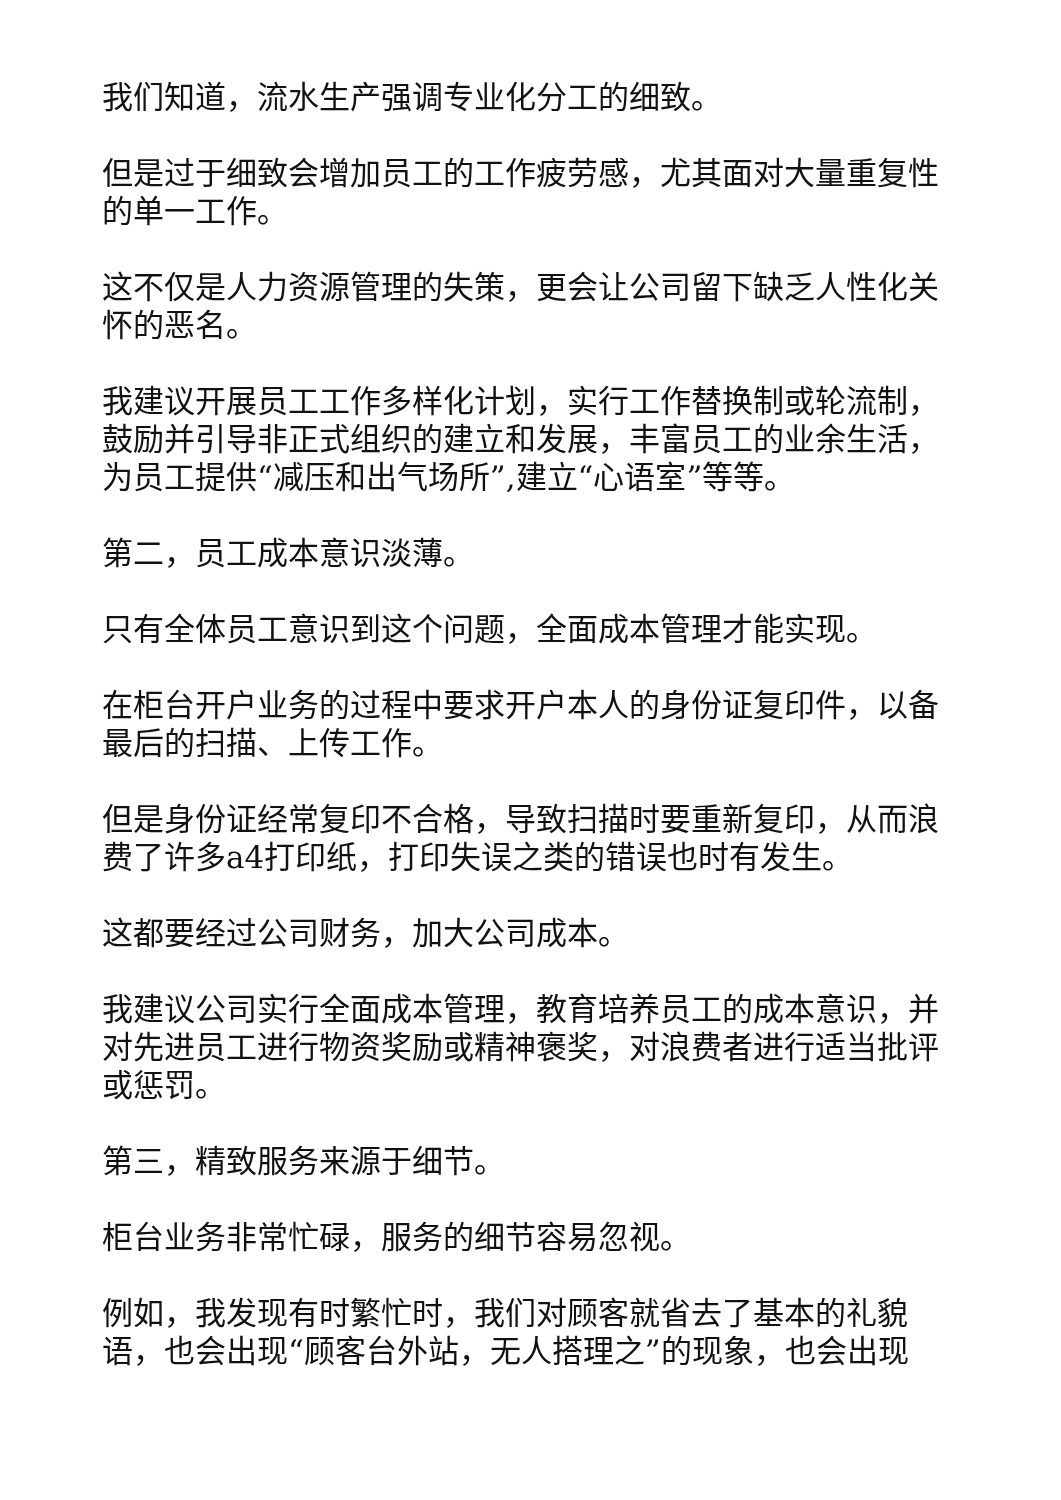我们知道，流水生产强调专业化分工的细致。
但是过于细致会增加员工的工作疲劳感，尤其面对大量重复性的单一工作。
这不仅是人力资源管理的失策，更会让公司留下缺乏人性化关怀的恶名。
我建议开展员工工作多样化计划，实行工作替换制或轮流制，鼓励并引导非正式组织的建立和发展，丰富员工的业余生活，为员工提供“减压和出气场所”,建立“心语室”等等。
第二，员工成本意识淡薄。
只有全体员工意识到这个问题，全面成本管理才能实现。
在柜台开户业务的过程中要求开户本人的身份证复印件，以备最后的扫描、上传工作。
但是身份证经常复印不合格，导致扫描时要重新复印，从而浪费了许多a4打印纸，打印失误之类的错误也时有发生。
这都要经过公司财务，加大公司成本。
我建议公司实行全面成本管理，教育培养员工的成本意识，并对先进员工进行物资奖励或精神褒奖，对浪费者进行适当批评或惩罚。
第三，精致服务来源于细节。
柜台业务非常忙碌，服务的细节容易忽视。
例如，我发现有时繁忙时，我们对顾客就省去了基本的礼貌语，也会出现“顾客台外站，无人搭理之”的现象，也会出现